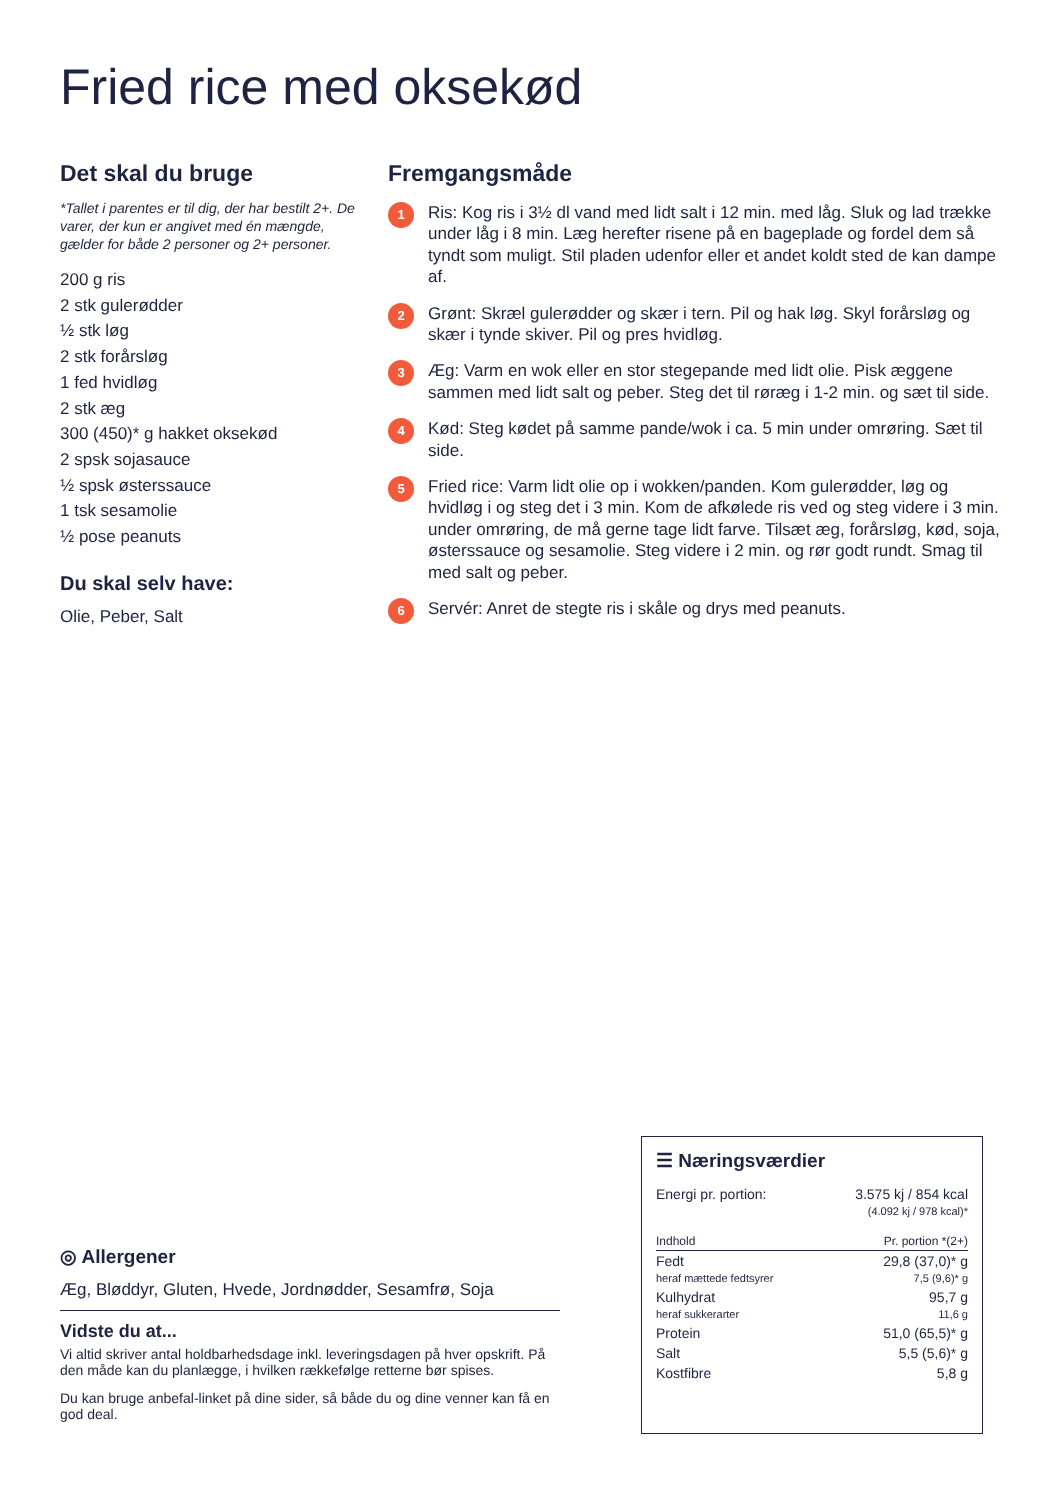Fried rice med oksekød
Det skal du bruge
*Tallet i parentes er til dig, der har bestilt 2+. De varer, der kun er angivet med én mængde, gælder for både 2 personer og 2+ personer.
200 g ris
2 stk gulerødder
½ stk løg
2 stk forårsløg
1 fed hvidløg
2 stk æg
300 (450)* g hakket oksekød
2 spsk sojasauce
½ spsk østerssauce
1 tsk sesamolie
½ pose peanuts
Du skal selv have:
Olie, Peber, Salt
Fremgangsmåde
1
Ris: Kog ris i 3½ dl vand med lidt salt i 12 min. med låg. Sluk og lad trække under låg i 8 min. Læg herefter risene på en bageplade og fordel dem så tyndt som muligt. Stil pladen udenfor eller et andet koldt sted de kan dampe af.
2
Grønt: Skræl gulerødder og skær i tern. Pil og hak løg. Skyl forårsløg og skær i tynde skiver. Pil og pres hvidløg.
3
Æg: Varm en wok eller en stor stegepande med lidt olie. Pisk æggene sammen med lidt salt og peber. Steg det til røræg i 1-2 min. og sæt til side.
4
Kød: Steg kødet på samme pande/wok i ca. 5 min under omrøring. Sæt til side.
5
Fried rice: Varm lidt olie op i wokken/panden. Kom gulerødder, løg og hvidløg i og steg det i 3 min. Kom de afkølede ris ved og steg videre i 3 min. under omrøring, de må gerne tage lidt farve. Tilsæt æg, forårsløg, kød, soja, østerssauce og sesamolie. Steg videre i 2 min. og rør godt rundt. Smag til med salt og peber.
6
Servér: Anret de stegte ris i skåle og drys med peanuts.
◎ Allergener
Æg, Bløddyr, Gluten, Hvede, Jordnødder, Sesamfrø, Soja
Vidste du at...
Vi altid skriver antal holdbarhedsdage inkl. leveringsdagen på hver opskrift. På den måde kan du planlægge, i hvilken rækkefølge retterne bør spises.
Du kan bruge anbefal-linket på dine sider, så både du og dine venner kan få en god deal.
☰ Næringsværdier
| Energi pr. portion: | 3.575 kj / 854 kcal (4.092 kj / 978 kcal)* |
| Indhold | Pr. portion *(2+) |
| Fedt heraf mættede fedtsyrer | 29,8 (37,0)* g 7,5 (9,6)* g |
| Kulhydrat heraf sukkerarter | 95,7 g 11,6 g |
| Protein | 51,0 (65,5)* g |
| Salt | 5,5 (5,6)* g |
| Kostfibre | 5,8 g |